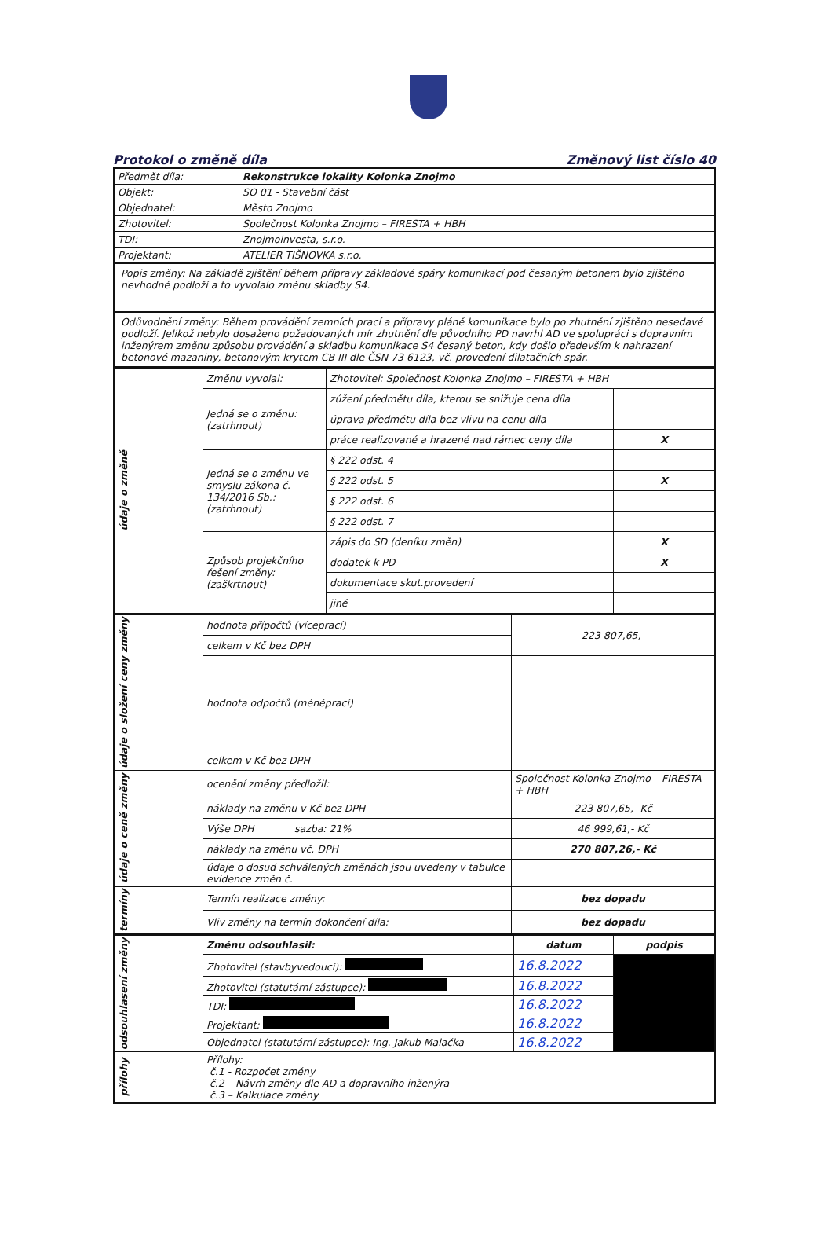Protokol o změně díla Změnový list číslo 40
| Předmět díla: | Rekonstrukce lokality Kolonka Znojmo |
| Objekt: | SO 01 - Stavební část |
| Objednatel: | Město Znojmo |
| Zhotovitel: | Společnost Kolonka Znojmo – FIRESTA + HBH |
| TDI: | Znojmoinvesta, s.r.o. |
| Projektant: | ATELIER TIŠNOVKA s.r.o. |
Popis změny: Na základě zjištění během přípravy základové spáry komunikací pod česaným betonem bylo zjištěno nevhodné podloží a to vyvolalo změnu skladby S4.
Odůvodnění změny: Během provádění zemních prací a přípravy pláně komunikace bylo po zhutnění zjištěno nesedavé podloží. Jelikož nebylo dosaženo požadovaných mír zhutnění dle původního PD navrhl AD ve spolupráci s dopravním inženýrem změnu způsobu provádění a skladbu komunikace S4 česaný beton, kdy došlo především k nahrazení betonové mazaniny, betonovým krytem CB III dle ČSN 73 6123, vč. provedení dilatačních spár.
| údaje o změně | Změnu vyvolal: | Zhotovitel: Společnost Kolonka Znojmo – FIRESTA + HBH | |
| | Jedná se o změnu: (zatrhnout) | zúžení předmětu díla, kterou se snižuje cena díla | |
| | | úprava předmětu díla bez vlivu na cenu díla | |
| | | práce realizované a hrazené nad rámec ceny díla | X |
| | Jedná se o změnu ve smyslu zákona č. 134/2016 Sb.: (zatrhnout) | § 222 odst. 4 | |
| | | § 222 odst. 5 | X |
| | | § 222 odst. 6 | |
| | | § 222 odst. 7 | |
| | Způsob projekčního řešení změny: (zaškrtnout) | zápis do SD (deníku změn) | X |
| | | dodatek k PD | X |
| | | dokumentace skut.provedení | |
| | | jiné | |
| údaje o složení ceny změny | hodnota přípočtů (víceprací) | 223 807,65,- |
| | celkem v Kč bez DPH | |
| | hodnota odpočtů (méněprací) | |
| | celkem v Kč bez DPH | |
| údaje o ceně změny | ocenění změny předložil: | Společnost Kolonka Znojmo – FIRESTA + HBH |
| | náklady na změnu v Kč bez DPH | 223 807,65,- Kč |
| | Výše DPH sazba: 21% | 46 999,61,- Kč |
| | náklady na změnu vč. DPH | 270 807,26,- Kč |
| | údaje o dosud schválených změnách jsou uvedeny v tabulce evidence změn č. | |
| termíny | Termín realizace změny: | bez dopadu |
| | Vliv změny na termín dokončení díla: | bez dopadu |
| odsouhlasení změny | Změnu odsouhlasil: | datum | podpis |
| | Zhotovitel (stavbyvedoucí): | 16.8.2022 | |
| | Zhotovitel (statutární zástupce): | 16.8.2022 | |
| | TDI: | 16.8.2022 | |
| | Projektant: | 16.8.2022 | |
| | Objednatel (statutární zástupce): Ing. Jakub Malačka | 16.8.2022 | |
| přílohy | Přílohy: č.1 - Rozpočet změny č.2 – Návrh změny dle AD a dopravního inženýra č.3 – Kalkulace změny | | |